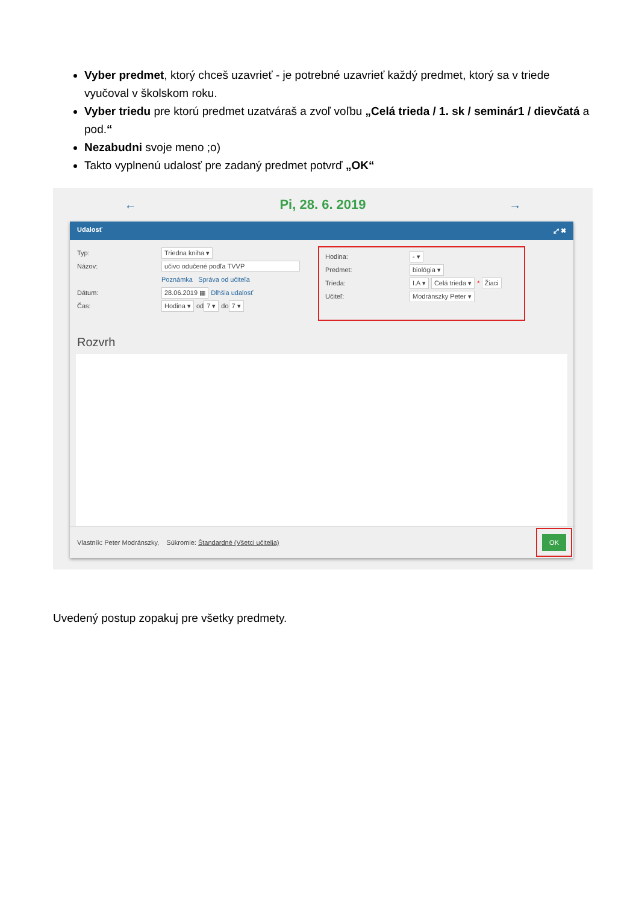Vyber predmet, ktorý chceš uzavrieť - je potrebné uzavrieť každý predmet, ktorý sa v triede vyučoval v školskom roku.
Vyber triedu pre ktorú predmet uzatváraš a zvoľ voľbu „Celá trieda / 1. sk / seminár1 / dievčatá a pod.“
Nezabudni svoje meno ;o)
Takto vyplnenú udalosť pre zadaný predmet potvrď „OK“
← Pi, 28. 6. 2019 →
Udalosť ⤢ ✖
Typ: Triedna kniha ▾
Názov: učivo odučené podľa TVVP
Poznámka Správa od učiteľa
Dátum: 28.06.2019 ▦ Dlhšia udalosť
Čas: Hodina ▾ od 7 ▾ do 7 ▾
Hodina: - ▾
Predmet: biológia ▾
Trieda: I.A ▾ Celá trieda ▾ * Žiaci
Učiteľ: Modránszky Peter ▾
Rozvrh
Vlastník: Peter Modránszky, Súkromie: Štandardné (Všetci učitelia) OK
Uvedený postup zopakuj pre všetky predmety.